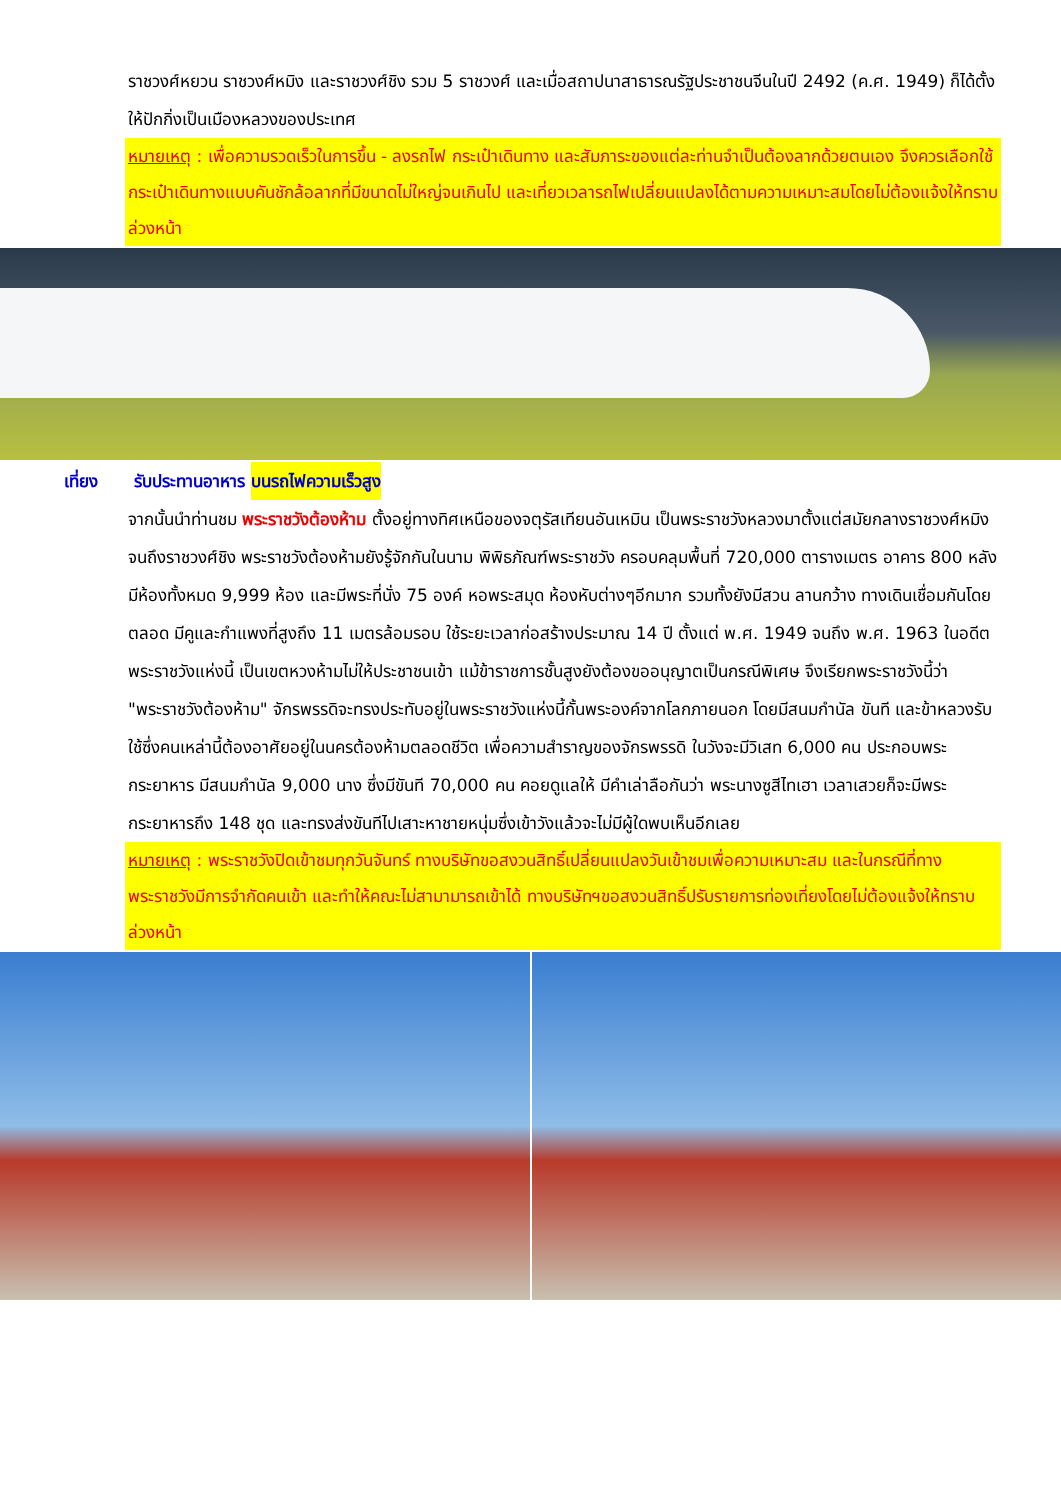ราชวงศ์หยวน ราชวงศ์หมิง และราชวงศ์ชิง รวม 5 ราชวงศ์ และเมื่อสถาปนาสาธารณรัฐประชาชนจีนในปี 2492 (ค.ศ. 1949) ก็ได้ตั้งให้ปักกิ่งเป็นเมืองหลวงของประเทศ
หมายเหตุ : เพื่อความรวดเร็วในการขึ้น - ลงรถไฟ กระเป๋าเดินทาง และสัมภาระของแต่ละท่านจำเป็นต้องลากด้วยตนเอง จึงควรเลือกใช้กระเป๋าเดินทางแบบคันชักล้อลากที่มีขนาดไม่ใหญ่จนเกินไป และเที่ยวเวลารถไฟเปลี่ยนแปลงได้ตามความเหมาะสมโดยไม่ต้องแจ้งให้ทราบล่วงหน้า
เที่ยง รับประทานอาหาร บนรถไฟความเร็วสูง
จากนั้นนำท่านชม พระราชวังต้องห้าม ตั้งอยู่ทางทิศเหนือของจตุรัสเทียนอันเหมิน เป็นพระราชวังหลวงมาตั้งแต่สมัยกลางราชวงศ์หมิงจนถึงราชวงศ์ชิง พระราชวังต้องห้ามยังรู้จักกันในนาม พิพิธภัณฑ์พระราชวัง ครอบคลุมพื้นที่ 720,000 ตารางเมตร อาคาร 800 หลัง มีห้องทั้งหมด 9,999 ห้อง และมีพระที่นั่ง 75 องค์ หอพระสมุด ห้องหับต่างๆอีกมาก รวมทั้งยังมีสวน ลานกว้าง ทางเดินเชื่อมกันโดยตลอด มีคูและกำแพงที่สูงถึง 11 เมตรล้อมรอบ ใช้ระยะเวลาก่อสร้างประมาณ 14 ปี ตั้งแต่ พ.ศ. 1949 จนถึง พ.ศ. 1963 ในอดีตพระราชวังแห่งนี้ เป็นเขตหวงห้ามไม่ให้ประชาชนเข้า แม้ข้าราชการชั้นสูงยังต้องขออนุญาตเป็นกรณีพิเศษ จึงเรียกพระราชวังนี้ว่า "พระราชวังต้องห้าม" จักรพรรดิจะทรงประทับอยู่ในพระราชวังแห่งนี้กั้นพระองค์จากโลกภายนอก โดยมีสนมกำนัล ขันที และข้าหลวงรับใช้ซึ่งคนเหล่านี้ต้องอาศัยอยู่ในนครต้องห้ามตลอดชีวิต เพื่อความสำราญของจักรพรรดิ ในวังจะมีวิเสท 6,000 คน ประกอบพระกระยาหาร มีสนมกำนัล 9,000 นาง ซึ่งมีขันที 70,000 คน คอยดูแลให้ มีคำเล่าลือกันว่า พระนางซูสีไทเฮา เวลาเสวยก็จะมีพระกระยาหารถึง 148 ชุด และทรงส่งขันทีไปเสาะหาชายหนุ่มซึ่งเข้าวังแล้วจะไม่มีผู้ใดพบเห็นอีกเลย
หมายเหตุ : พระราชวังปิดเข้าชมทุกวันจันทร์ ทางบริษัทขอสงวนสิทธิ์เปลี่ยนแปลงวันเข้าชมเพื่อความเหมาะสม และในกรณีที่ทางพระราชวังมีการจำกัดคนเข้า และทำให้คณะไม่สามามารถเข้าได้ ทางบริษัทฯขอสงวนสิทธิ์ปรับรายการท่องเที่ยงโดยไม่ต้องแจ้งให้ทราบล่วงหน้า